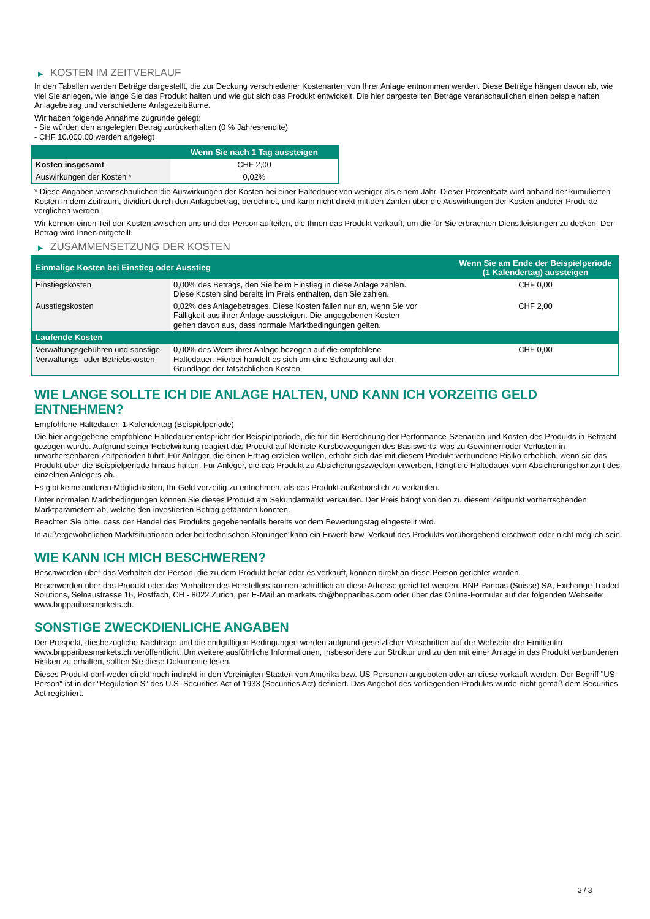▶ KOSTEN IM ZEITVERLAUF
In den Tabellen werden Beträge dargestellt, die zur Deckung verschiedener Kostenarten von Ihrer Anlage entnommen werden. Diese Beträge hängen davon ab, wie viel Sie anlegen, wie lange Sie das Produkt halten und wie gut sich das Produkt entwickelt. Die hier dargestellten Beträge veranschaulichen einen beispielhaften Anlagebetrag und verschiedene Anlagezeiträume.
Wir haben folgende Annahme zugrunde gelegt:
- Sie würden den angelegten Betrag zurückerhalten (0 % Jahresrendite)
- CHF 10.000,00 werden angelegt
| | Wenn Sie nach 1 Tag aussteigen |
| --- | --- |
| Kosten insgesamt | CHF 2,00 |
| Auswirkungen der Kosten * | 0,02% |
* Diese Angaben veranschaulichen die Auswirkungen der Kosten bei einer Haltedauer von weniger als einem Jahr. Dieser Prozentsatz wird anhand der kumulierten Kosten in dem Zeitraum, dividiert durch den Anlagebetrag, berechnet, und kann nicht direkt mit den Zahlen über die Auswirkungen der Kosten anderer Produkte verglichen werden.
Wir können einen Teil der Kosten zwischen uns und der Person aufteilen, die Ihnen das Produkt verkauft, um die für Sie erbrachten Dienstleistungen zu decken. Der Betrag wird Ihnen mitgeteilt.
▶ ZUSAMMENSETZUNG DER KOSTEN
| Einmalige Kosten bei Einstieg oder Ausstieg | | Wenn Sie am Ende der Beispielperiode (1 Kalendertag) aussteigen |
| --- | --- | --- |
| Einstiegskosten | 0,00% des Betrags, den Sie beim Einstieg in diese Anlage zahlen. Diese Kosten sind bereits im Preis enthalten, den Sie zahlen. | CHF 0,00 |
| Ausstiegskosten | 0,02% des Anlagebetrages. Diese Kosten fallen nur an, wenn Sie vor Fälligkeit aus ihrer Anlage aussteigen. Die angegebenen Kosten gehen davon aus, dass normale Marktbedingungen gelten. | CHF 2,00 |
| Laufende Kosten | | |
| Verwaltungsgebühren und sonstige Verwaltungs- oder Betriebskosten | 0,00% des Werts ihrer Anlage bezogen auf die empfohlene Haltedauer. Hierbei handelt es sich um eine Schätzung auf der Grundlage der tatsächlichen Kosten. | CHF 0,00 |
WIE LANGE SOLLTE ICH DIE ANLAGE HALTEN, UND KANN ICH VORZEITIG GELD ENTNEHMEN?
Empfohlene Haltedauer: 1 Kalendertag (Beispielperiode)
Die hier angegebene empfohlene Haltedauer entspricht der Beispielperiode, die für die Berechnung der Performance-Szenarien und Kosten des Produkts in Betracht gezogen wurde. Aufgrund seiner Hebelwirkung reagiert das Produkt auf kleinste Kursbewegungen des Basiswerts, was zu Gewinnen oder Verlusten in unvorhersehbaren Zeitperioden führt. Für Anleger, die einen Ertrag erzielen wollen, erhöht sich das mit diesem Produkt verbundene Risiko erheblich, wenn sie das Produkt über die Beispielperiode hinaus halten. Für Anleger, die das Produkt zu Absicherungszwecken erwerben, hängt die Haltedauer vom Absicherungshorizont des einzelnen Anlegers ab.
Es gibt keine anderen Möglichkeiten, Ihr Geld vorzeitig zu entnehmen, als das Produkt außerbörslich zu verkaufen.
Unter normalen Marktbedingungen können Sie dieses Produkt am Sekundärmarkt verkaufen. Der Preis hängt von den zu diesem Zeitpunkt vorherrschenden Marktparametern ab, welche den investierten Betrag gefährden könnten.
Beachten Sie bitte, dass der Handel des Produkts gegebenenfalls bereits vor dem Bewertungstag eingestellt wird.
In außergewöhnlichen Marktsituationen oder bei technischen Störungen kann ein Erwerb bzw. Verkauf des Produkts vorübergehend erschwert oder nicht möglich sein.
WIE KANN ICH MICH BESCHWEREN?
Beschwerden über das Verhalten der Person, die zu dem Produkt berät oder es verkauft, können direkt an diese Person gerichtet werden.
Beschwerden über das Produkt oder das Verhalten des Herstellers können schriftlich an diese Adresse gerichtet werden: BNP Paribas (Suisse) SA, Exchange Traded Solutions, Selnaustrasse 16, Postfach, CH - 8022 Zurich, per E-Mail an markets.ch@bnpparibas.com oder über das Online-Formular auf der folgenden Webseite: www.bnpparibasmarkets.ch.
SONSTIGE ZWECKDIENLICHE ANGABEN
Der Prospekt, diesbezügliche Nachträge und die endgültigen Bedingungen werden aufgrund gesetzlicher Vorschriften auf der Webseite der Emittentin www.bnpparibasmarkets.ch veröffentlicht. Um weitere ausführliche Informationen, insbesondere zur Struktur und zu den mit einer Anlage in das Produkt verbundenen Risiken zu erhalten, sollten Sie diese Dokumente lesen.
Dieses Produkt darf weder direkt noch indirekt in den Vereinigten Staaten von Amerika bzw. US-Personen angeboten oder an diese verkauft werden. Der Begriff "US-Person" ist in der "Regulation S" des U.S. Securities Act of 1933 (Securities Act) definiert. Das Angebot des vorliegenden Produkts wurde nicht gemäß dem Securities Act registriert.
3 / 3